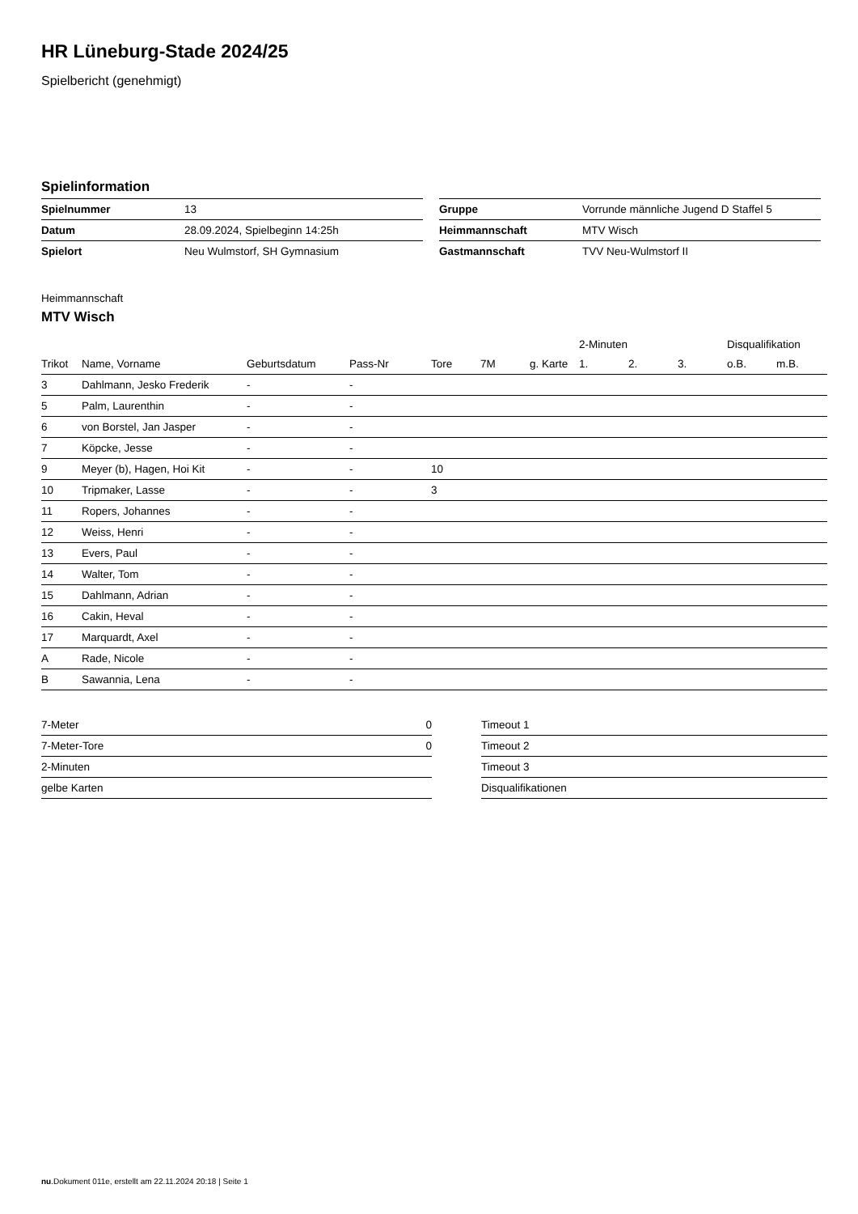HR Lüneburg-Stade 2024/25
Spielbericht (genehmigt)
Spielinformation
| Spielnummer | 13 |
| Datum | 28.09.2024, Spielbeginn 14:25h |
| Spielort | Neu Wulmstorf, SH Gymnasium |
| Gruppe | Vorrunde männliche Jugend D Staffel 5 |
| Heimmannschaft | MTV Wisch |
| Gastmannschaft | TVV Neu-Wulmstorf II |
Heimmannschaft
MTV Wisch
| | | | | | | | 2-Minuten | | | Disqualifikation | |
| --- | --- | --- | --- | --- | --- | --- | --- | --- | --- | --- | --- |
| Trikot | Name, Vorname | Geburtsdatum | Pass-Nr | Tore | 7M | g. Karte | 1. | 2. | 3. | o.B. | m.B. |
| 3 | Dahlmann, Jesko Frederik | - | - | | | | | | | | |
| 5 | Palm, Laurenthin | - | - | | | | | | | | |
| 6 | von Borstel, Jan Jasper | - | - | | | | | | | | |
| 7 | Köpcke, Jesse | - | - | | | | | | | | |
| 9 | Meyer (b), Hagen, Hoi Kit | - | - | 10 | | | | | | | |
| 10 | Tripmaker, Lasse | - | - | 3 | | | | | | | |
| 11 | Ropers, Johannes | - | - | | | | | | | | |
| 12 | Weiss, Henri | - | - | | | | | | | | |
| 13 | Evers, Paul | - | - | | | | | | | | |
| 14 | Walter, Tom | - | - | | | | | | | | |
| 15 | Dahlmann, Adrian | - | - | | | | | | | | |
| 16 | Cakin, Heval | - | - | | | | | | | | |
| 17 | Marquardt, Axel | - | - | | | | | | | | |
| A | Rade, Nicole | - | - | | | | | | | | |
| B | Sawannia, Lena | - | - | | | | | | | | |
| 7-Meter | 0 |
| 7-Meter-Tore | 0 |
| 2-Minuten | |
| gelbe Karten | |
| Timeout 1 |
| Timeout 2 |
| Timeout 3 |
| Disqualifikationen |
nu.Dokument 011e, erstellt am 22.11.2024 20:18 | Seite 1